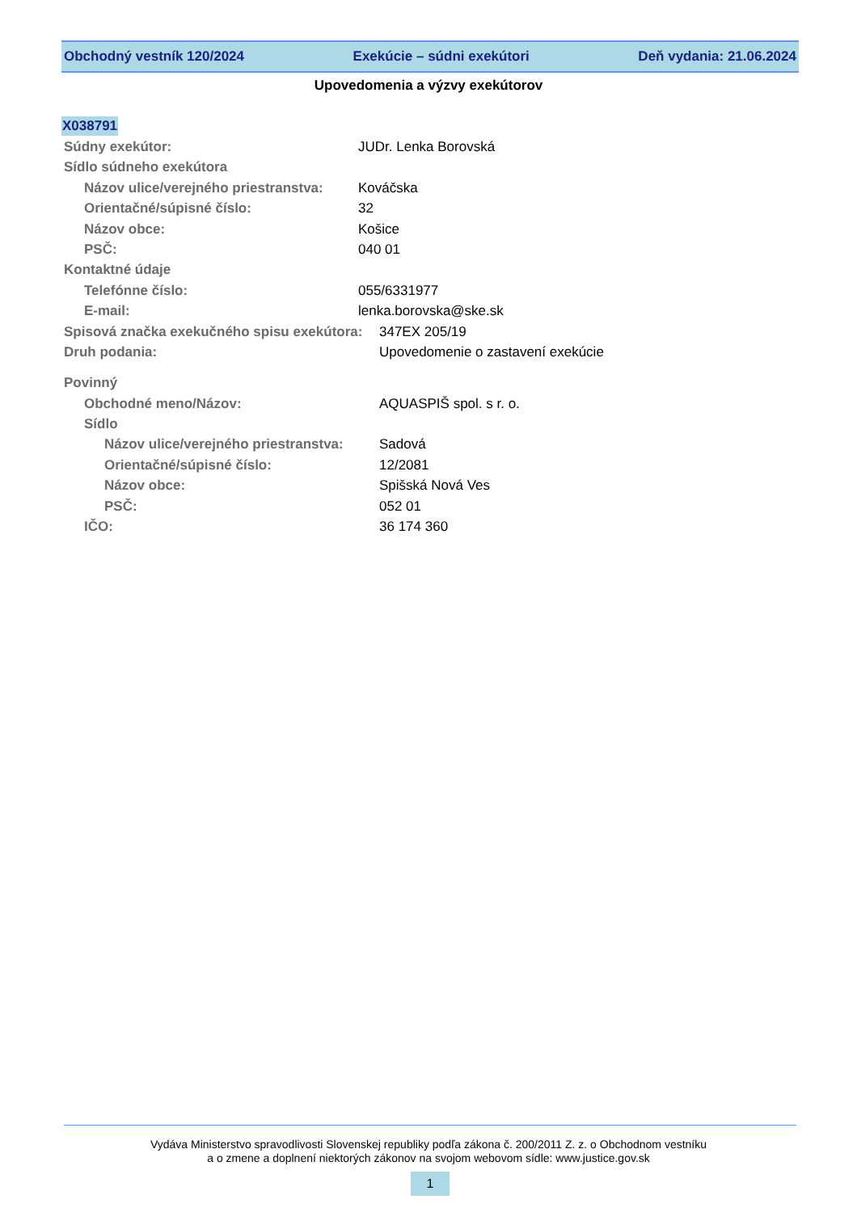Obchodný vestník 120/2024 Exekúcie – súdni exekútori Deň vydania: 21.06.2024
Upovedomenia a výzvy exekútorov
X038791
Súdny exekútor: JUDr. Lenka Borovská
Sídlo súdneho exekútora
Názov ulice/verejného priestranstva: Kováčska
Orientačné/súpisné číslo: 32
Názov obce: Košice
PSČ: 040 01
Kontaktné údaje
Telefónne číslo: 055/6331977
E-mail: lenka.borovska@ske.sk
Spisová značka exekučného spisu exekútora: 347EX 205/19
Druh podania: Upovedomenie o zastavení exekúcie
Povinný
Obchodné meno/Názov: AQUASPIŠ spol. s r. o.
Sídlo
Názov ulice/verejného priestranstva: Sadová
Orientačné/súpisné číslo: 12/2081
Názov obce: Spišská Nová Ves
PSČ: 052 01
IČO: 36 174 360
Vydáva Ministerstvo spravodlivosti Slovenskej republiky podľa zákona č. 200/2011 Z. z. o Obchodnom vestníku
a o zmene a doplnení niektorých zákonov na svojom webovom sídle: www.justice.gov.sk
1